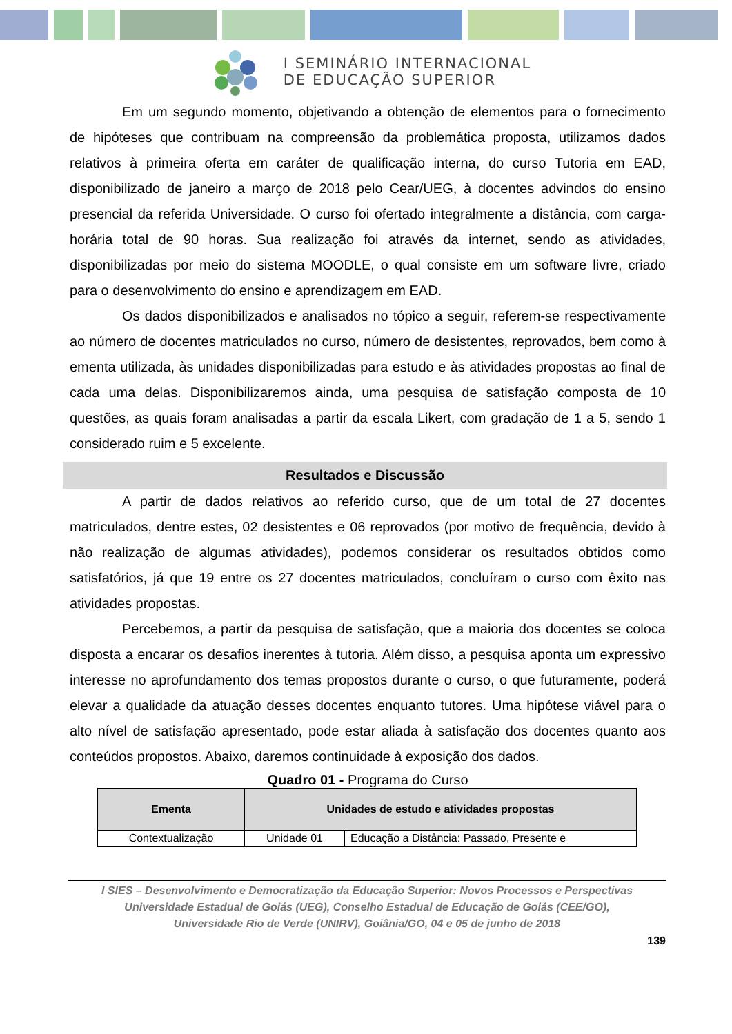I SEMINÁRIO INTERNACIONAL
DE EDUCAÇÃO SUPERIOR
Em um segundo momento, objetivando a obtenção de elementos para o fornecimento de hipóteses que contribuam na compreensão da problemática proposta, utilizamos dados relativos à primeira oferta em caráter de qualificação interna, do curso Tutoria em EAD, disponibilizado de janeiro a março de 2018 pelo Cear/UEG, à docentes advindos do ensino presencial da referida Universidade. O curso foi ofertado integralmente a distância, com carga-horária total de 90 horas. Sua realização foi através da internet, sendo as atividades, disponibilizadas por meio do sistema MOODLE, o qual consiste em um software livre, criado para o desenvolvimento do ensino e aprendizagem em EAD.
Os dados disponibilizados e analisados no tópico a seguir, referem-se respectivamente ao número de docentes matriculados no curso, número de desistentes, reprovados, bem como à ementa utilizada, às unidades disponibilizadas para estudo e às atividades propostas ao final de cada uma delas. Disponibilizaremos ainda, uma pesquisa de satisfação composta de 10 questões, as quais foram analisadas a partir da escala Likert, com gradação de 1 a 5, sendo 1 considerado ruim e 5 excelente.
Resultados e Discussão
A partir de dados relativos ao referido curso, que de um total de 27 docentes matriculados, dentre estes, 02 desistentes e 06 reprovados (por motivo de frequência, devido à não realização de algumas atividades), podemos considerar os resultados obtidos como satisfatórios, já que 19 entre os 27 docentes matriculados, concluíram o curso com êxito nas atividades propostas.
Percebemos, a partir da pesquisa de satisfação, que a maioria dos docentes se coloca disposta a encarar os desafios inerentes à tutoria. Além disso, a pesquisa aponta um expressivo interesse no aprofundamento dos temas propostos durante o curso, o que futuramente, poderá elevar a qualidade da atuação desses docentes enquanto tutores. Uma hipótese viável para o alto nível de satisfação apresentado, pode estar aliada à satisfação dos docentes quanto aos conteúdos propostos. Abaixo, daremos continuidade à exposição dos dados.
Quadro 01 - Programa do Curso
| Ementa | Unidades de estudo e atividades propostas | |
| --- | --- | --- |
| Contextualização | Unidade 01 | Educação a Distância: Passado, Presente e |
I SIES – Desenvolvimento e Democratização da Educação Superior: Novos Processos e Perspectivas
Universidade Estadual de Goiás (UEG), Conselho Estadual de Educação de Goiás (CEE/GO),
Universidade Rio de Verde (UNIRV), Goiânia/GO, 04 e 05 de junho de 2018
139